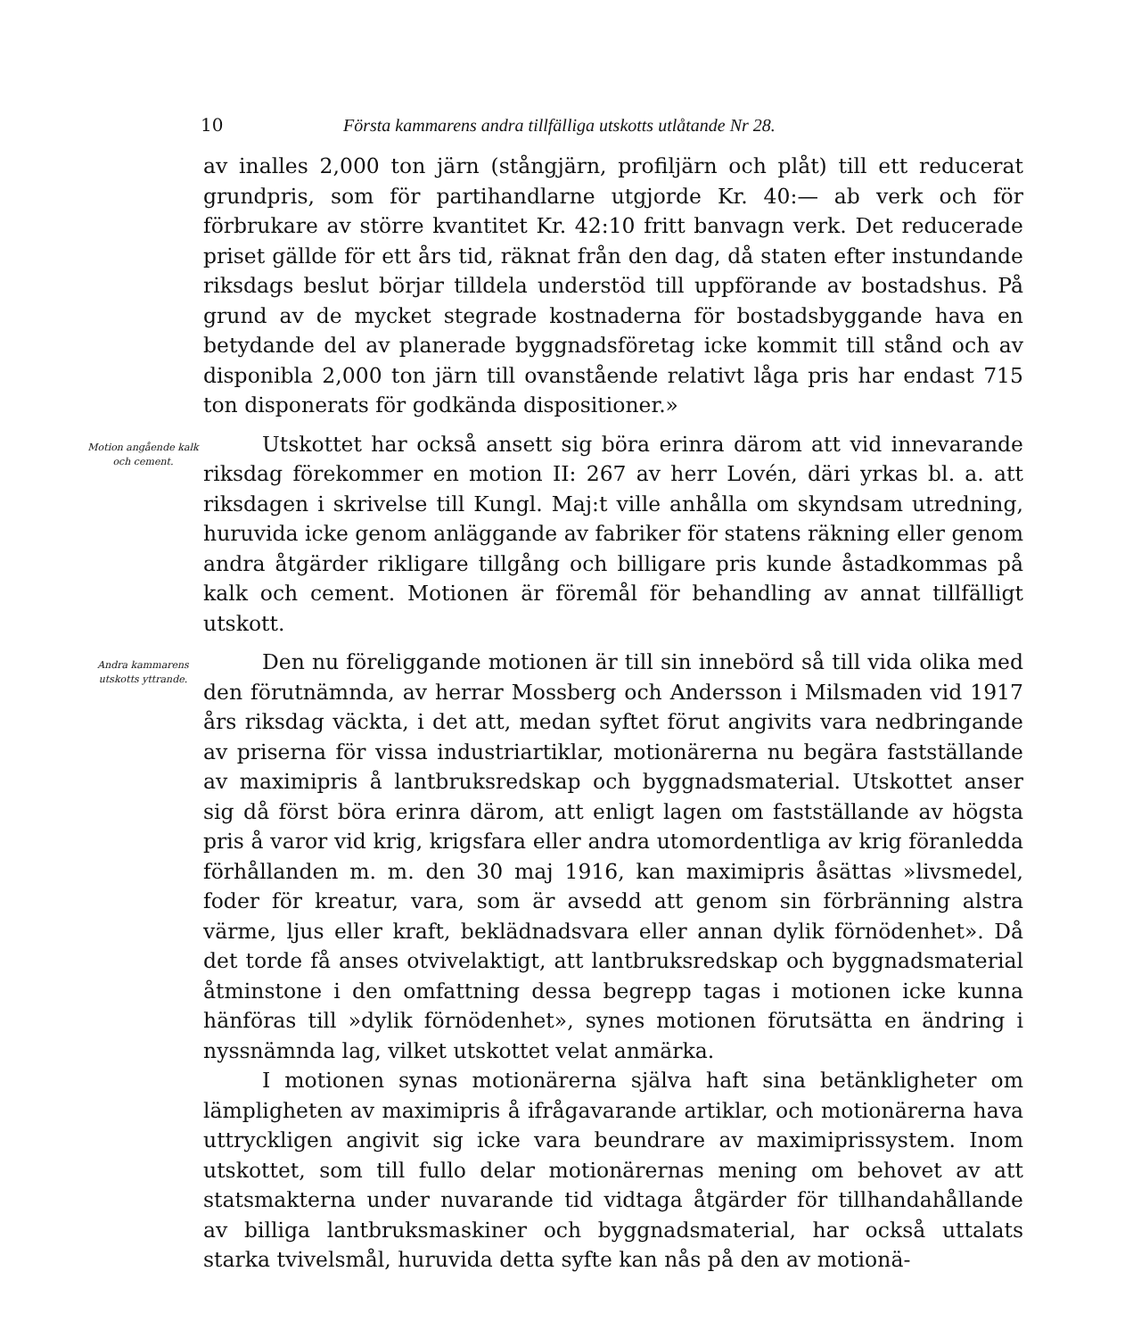10 Första kammarens andra tillfälliga utskotts utlåtande Nr 28.
av inalles 2,000 ton järn (stångjärn, profiljärn och plåt) till ett reducerat grundpris, som för partihandlarne utgjorde Kr. 40:— ab verk och för förbrukare av större kvantitet Kr. 42:10 fritt banvagn verk. Det reducerade priset gällde för ett års tid, räknat från den dag, då staten efter instundande riksdags beslut börjar tilldela understöd till uppförande av bostadshus. På grund av de mycket stegrade kostnaderna för bostadsbyggande hava en betydande del av planerade byggnadsföretag icke kommit till stånd och av disponibla 2,000 ton järn till ovanstående relativt låga pris har endast 715 ton disponerats för godkända dispositioner.»
Motion angående kalk och cement.
Utskottet har också ansett sig böra erinra därom att vid innevarande riksdag förekommer en motion II: 267 av herr Lovén, däri yrkas bl. a. att riksdagen i skrivelse till Kungl. Maj:t ville anhålla om skyndsam utredning, huruvida icke genom anläggande av fabriker för statens räkning eller genom andra åtgärder rikligare tillgång och billigare pris kunde åstadkommas på kalk och cement. Motionen är föremål för behandling av annat tillfälligt utskott.
Andra kammarens utskotts yttrande.
Den nu föreliggande motionen är till sin innebörd så till vida olika med den förutnämnda, av herrar Mossberg och Andersson i Milsmaden vid 1917 års riksdag väckta, i det att, medan syftet förut angivits vara nedbringande av priserna för vissa industriartiklar, motionärerna nu begära fastställande av maximipris å lantbruksredskap och byggnadsmaterial. Utskottet anser sig då först böra erinra därom, att enligt lagen om fastställande av högsta pris å varor vid krig, krigsfara eller andra utomordentliga av krig föranledda förhållanden m. m. den 30 maj 1916, kan maximipris åsättas »livsmedel, foder för kreatur, vara, som är avsedd att genom sin förbränning alstra värme, ljus eller kraft, beklädnadsvara eller annan dylik förnödenhet». Då det torde få anses otvivelaktigt, att lantbruksredskap och byggnadsmaterial åtminstone i den omfattning dessa begrepp tagas i motionen icke kunna hänföras till »dylik förnödenhet», synes motionen förutsätta en ändring i nyssnämnda lag, vilket utskottet velat anmärka.
I motionen synas motionärerna själva haft sina betänkligheter om lämpligheten av maximipris å ifrågavarande artiklar, och motionärerna hava uttryckligen angivit sig icke vara beundrare av maximiprissystem. Inom utskottet, som till fullo delar motionärernas mening om behovet av att statsmakterna under nuvarande tid vidtaga åtgärder för tillhandahållande av billiga lantbruksmaskiner och byggnadsmaterial, har också uttalats starka tvivelsmål, huruvida detta syfte kan nås på den av motionä-